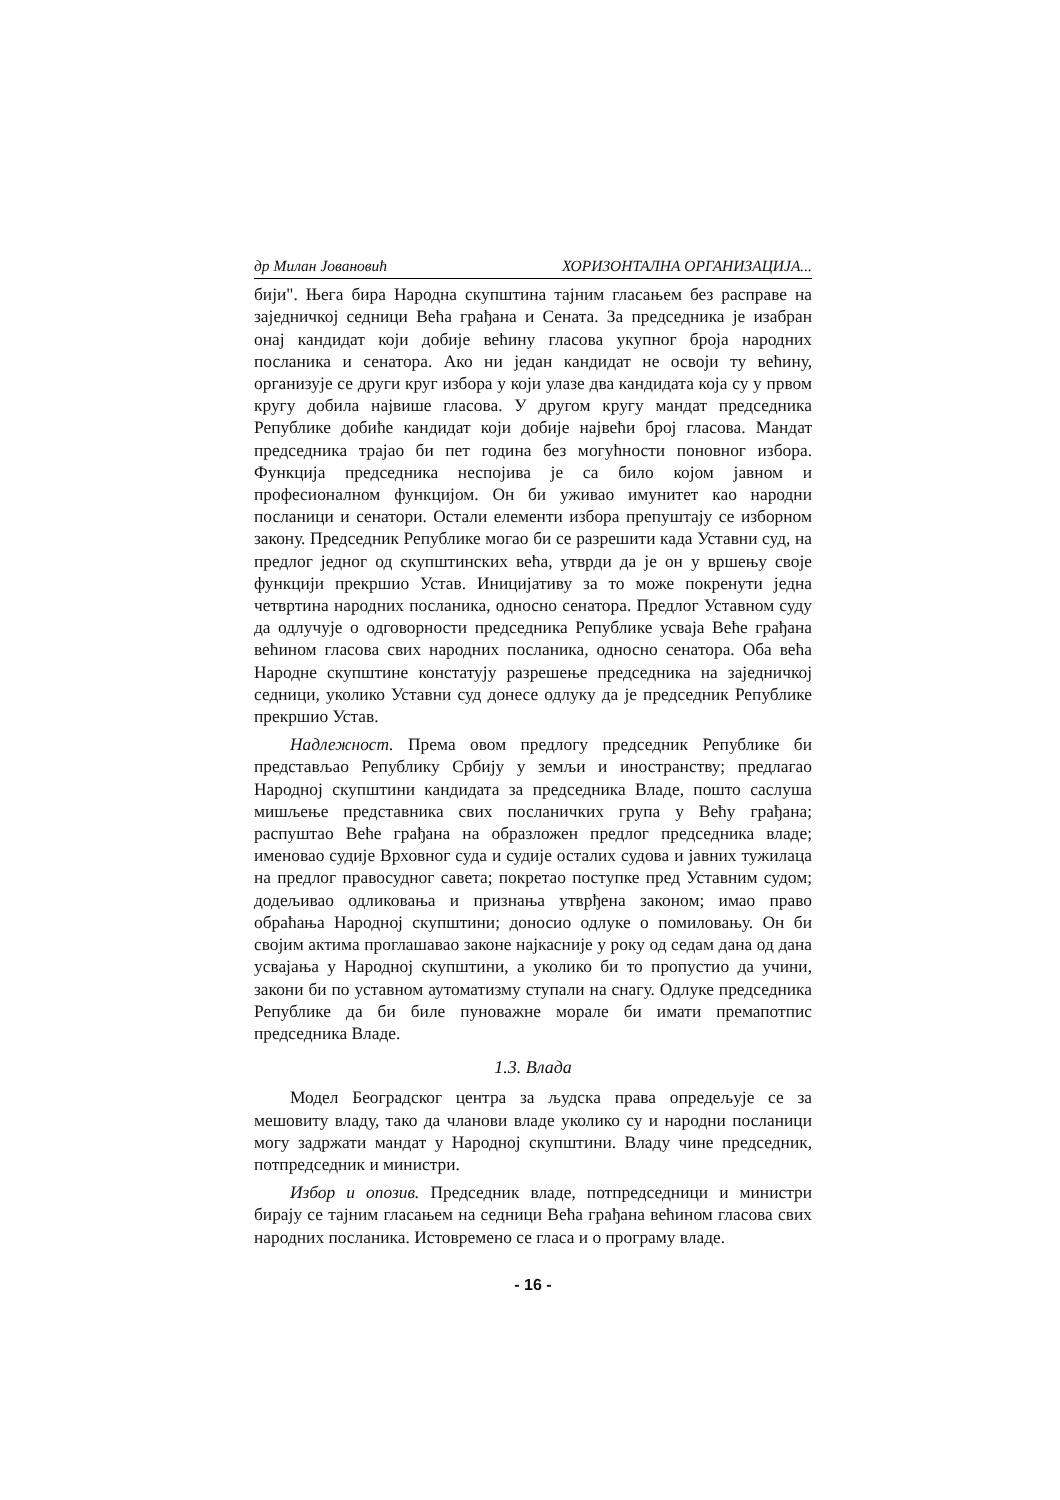др Милан Јовановић ХОРИЗОНТАЛНА ОРГАНИЗАЦИЈА...
бији". Њега бира Народна скупштина тајним гласањем без расправе на заједничкој седници Већа грађана и Сената. За председника је изабран онај кандидат који добије већину гласова укупног броја народних посланика и сенатора. Ако ни један кандидат не освоји ту већину, организује се други круг избора у који улазе два кандидата која су у првом кругу добила највише гласова. У другом кругу мандат председника Републике добиће кандидат који добије највећи број гласова. Мандат председника трајао би пет година без могућности поновног избора. Функција председника неспојива је са било којом јавном и професионалном функцијом. Он би уживао имунитет као народни посланици и сенатори. Остали елементи избора препуштају се изборном закону. Председник Републике могао би се разрешити када Уставни суд, на предлог једног од скупштинских већа, утврди да је он у вршењу своје функцији прекршио Устав. Иницијативу за то може покренути једна четвртина народних посланика, односно сенатора. Предлог Уставном суду да одлучује о одговорности председника Републике усваја Веће грађана већином гласова свих народних посланика, односно сенатора. Оба већа Народне скупштине констатују разрешење председника на заједничкој седници, уколико Уставни суд донесе одлуку да је председник Републике прекршио Устав.
Надлежност. Према овом предлогу председник Републике би представљао Републику Србију у земљи и иностранству; предлагао Народној скупштини кандидата за председника Владе, пошто саслуша мишљење представника свих посланичких група у Већу грађана; распуштао Веће грађана на образложен предлог председника владе; именовао судије Врховног суда и судије осталих судова и јавних тужилаца на предлог правосудног савета; покретао поступке пред Уставним судом; додељивао одликовања и признања утврђена законом; имао право обраћања Народној скупштини; доносио одлуке о помиловању. Он би својим актима проглашавао законе најкасније у року од седам дана од дана усвајања у Народној скупштини, а уколико би то пропустио да учини, закони би по уставном аутоматизму ступали на снагу. Одлуке председника Републике да би биле пуноважне морале би имати премапотпис председника Владе.
1.3. Влада
Модел Београдског центра за људска права опредељује се за мешовиту владу, тако да чланови владе уколико су и народни посланици могу задржати мандат у Народној скупштини. Владу чине председник, потпредседник и министри.
Избор и опозив. Председник владе, потпредседници и министри бирају се тајним гласањем на седници Већа грађана већином гласова свих народних посланика. Истовремено се гласа и о програму владе.
- 16 -